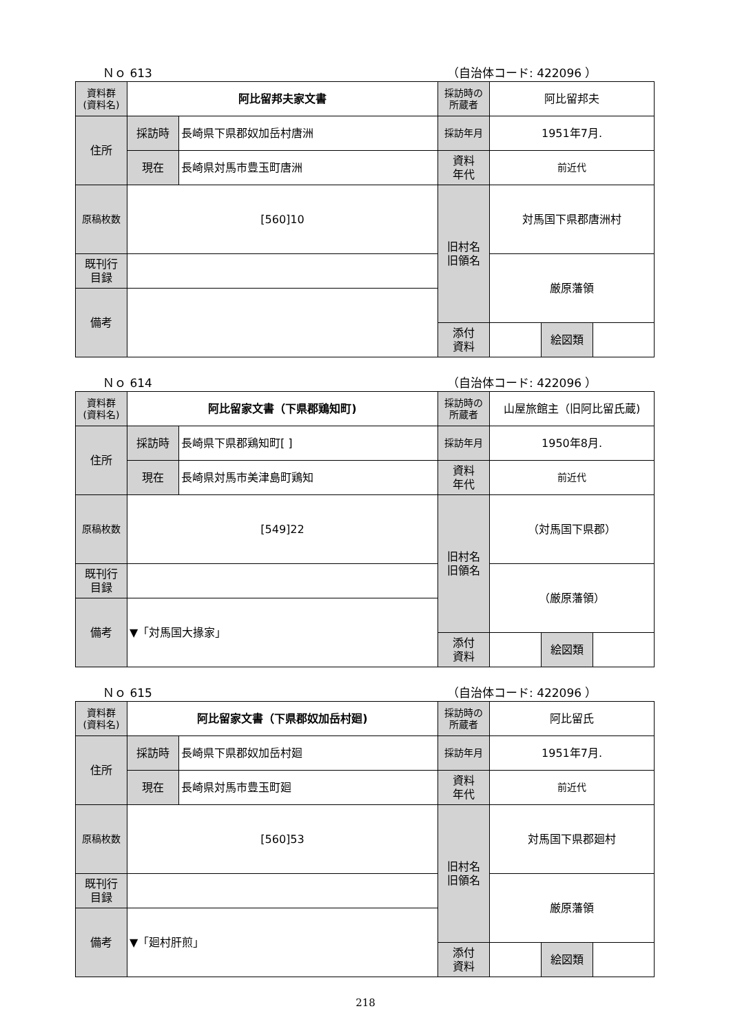Ｎｏ 613 （自治体コード: 422096 ）
| 資料群 (資料名) | 阿比留邦夫家文書 | | 採訪時の 所蔵者 | 阿比留邦夫 | | |
| 住所 | 採訪時 | 長崎県下県郡奴加岳村唐洲 | 採訪年月 | 1951年7月. | | |
| | 現在 | 長崎県対馬市豊玉町唐洲 | 資料 年代 | 前近代 | | |
| 原稿枚数 | [560]10 | | 旧村名 旧領名 | 対馬国下県郡唐洲村 | | |
| 既刊行 目録 | | | | 厳原藩領 | | |
| 備考 | | | | | | |
| | | | 添付 資料 | | 絵図類 | |
Ｎｏ 614 （自治体コード: 422096 ）
| 資料群 (資料名) | 阿比留家文書（下県郡鶏知町) | | 採訪時の 所蔵者 | 山屋旅館主（旧阿比留氏蔵) | | |
| 住所 | 採訪時 | 長崎県下県郡鶏知町[ ] | 採訪年月 | 1950年8月. | | |
| | 現在 | 長崎県対馬市美津島町鶏知 | 資料 年代 | 前近代 | | |
| 原稿枚数 | [549]22 | | 旧村名 旧領名 | （対馬国下県郡） | | |
| 既刊行 目録 | | | | （厳原藩領） | | |
| 備考 | ▼「対馬国大掾家」 | | | | | |
| | | | 添付 資料 | | 絵図類 | |
Ｎｏ 615 （自治体コード: 422096 ）
| 資料群 (資料名) | 阿比留家文書（下県郡奴加岳村廻) | | 採訪時の 所蔵者 | 阿比留氏 | | |
| 住所 | 採訪時 | 長崎県下県郡奴加岳村廻 | 採訪年月 | 1951年7月. | | |
| | 現在 | 長崎県対馬市豊玉町廻 | 資料 年代 | 前近代 | | |
| 原稿枚数 | [560]53 | | 旧村名 旧領名 | 対馬国下県郡廻村 | | |
| 既刊行 目録 | | | | 厳原藩領 | | |
| 備考 | ▼「廻村肝煎」 | | | | | |
| | | | 添付 資料 | | 絵図類 | |
218